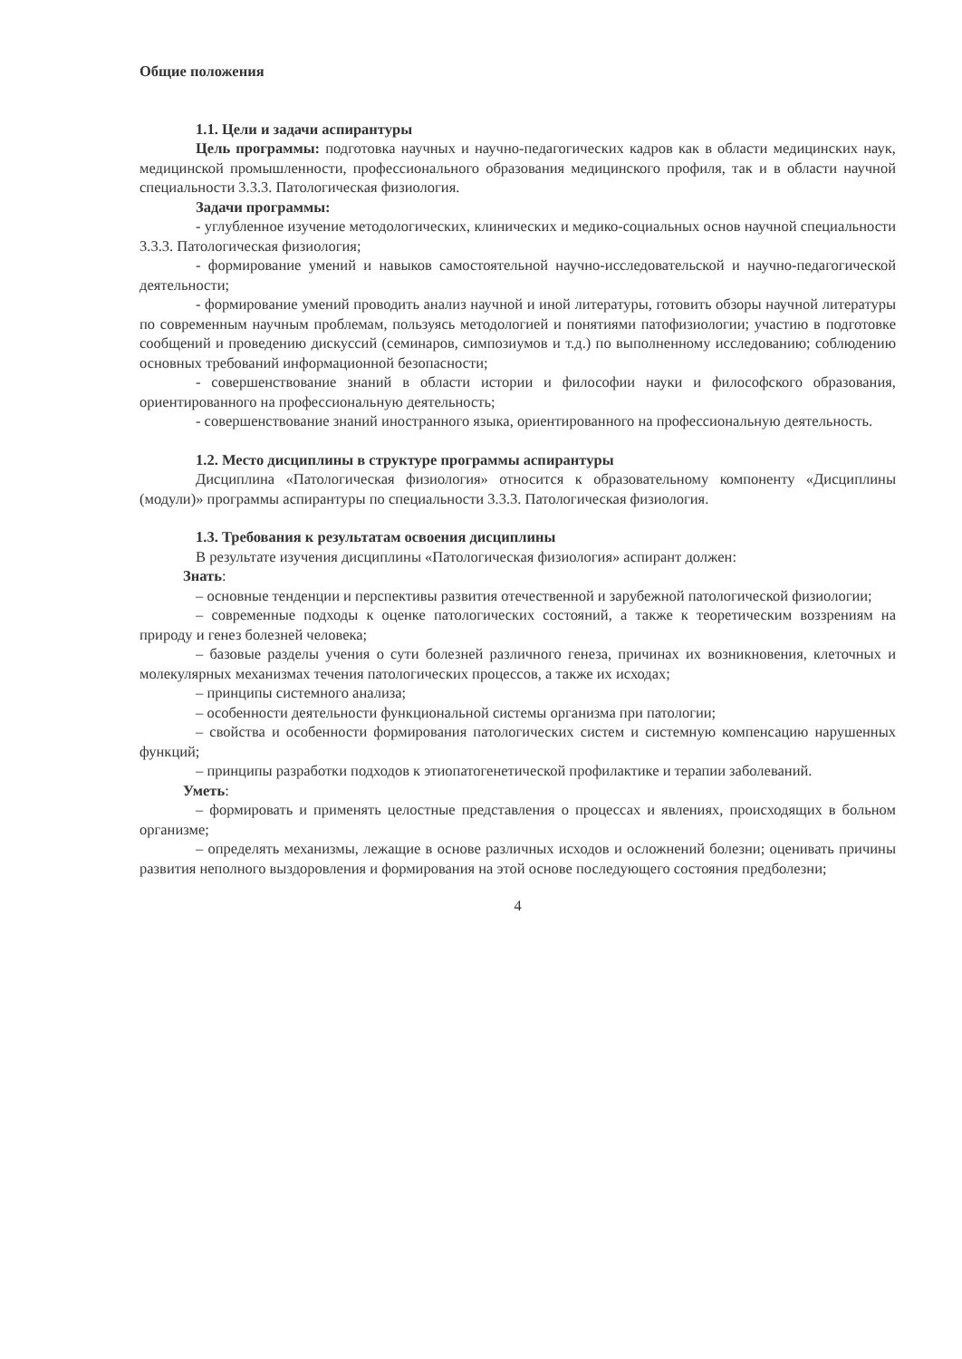Общие положения
1.1. Цели и задачи аспирантуры
Цель программы: подготовка научных и научно-педагогических кадров как в области медицинских наук, медицинской промышленности, профессионального образования медицинского профиля, так и в области научной специальности 3.3.3. Патологическая физиология.
Задачи программы:
- углубленное изучение методологических, клинических и медико-социальных основ научной специальности 3.3.3. Патологическая физиология;
- формирование умений и навыков самостоятельной научно-исследовательской и научно-педагогической деятельности;
- формирование умений проводить анализ научной и иной литературы, готовить обзоры научной литературы по современным научным проблемам, пользуясь методологией и понятиями патофизиологии; участию в подготовке сообщений и проведению дискуссий (семинаров, симпозиумов и т.д.) по выполненному исследованию; соблюдению основных требований информационной безопасности;
- совершенствование знаний в области истории и философии науки и философского образования, ориентированного на профессиональную деятельность;
- совершенствование знаний иностранного языка, ориентированного на профессиональную деятельность.
1.2. Место дисциплины в структуре программы аспирантуры
Дисциплина «Патологическая физиология» относится к образовательному компоненту «Дисциплины (модули)» программы аспирантуры по специальности 3.3.3. Патологическая физиология.
1.3. Требования к результатам освоения дисциплины
В результате изучения дисциплины «Патологическая физиология» аспирант должен:
Знать:
– основные тенденции и перспективы развития отечественной и зарубежной патологической физиологии;
– современные подходы к оценке патологических состояний, а также к теоретическим воззрениям на природу и генез болезней человека;
– базовые разделы учения о сути болезней различного генеза, причинах их возникновения, клеточных и молекулярных механизмах течения патологических процессов, а также их исходах;
– принципы системного анализа;
– особенности деятельности функциональной системы организма при патологии;
– свойства и особенности формирования патологических систем и системную компенсацию нарушенных функций;
– принципы разработки подходов к этиопатогенетической профилактике и терапии заболеваний.
Уметь:
– формировать и применять целостные представления о процессах и явлениях, происходящих в больном организме;
– определять механизмы, лежащие в основе различных исходов и осложнений болезни; оценивать причины развития неполного выздоровления и формирования на этой основе последующего состояния предболезни;
4